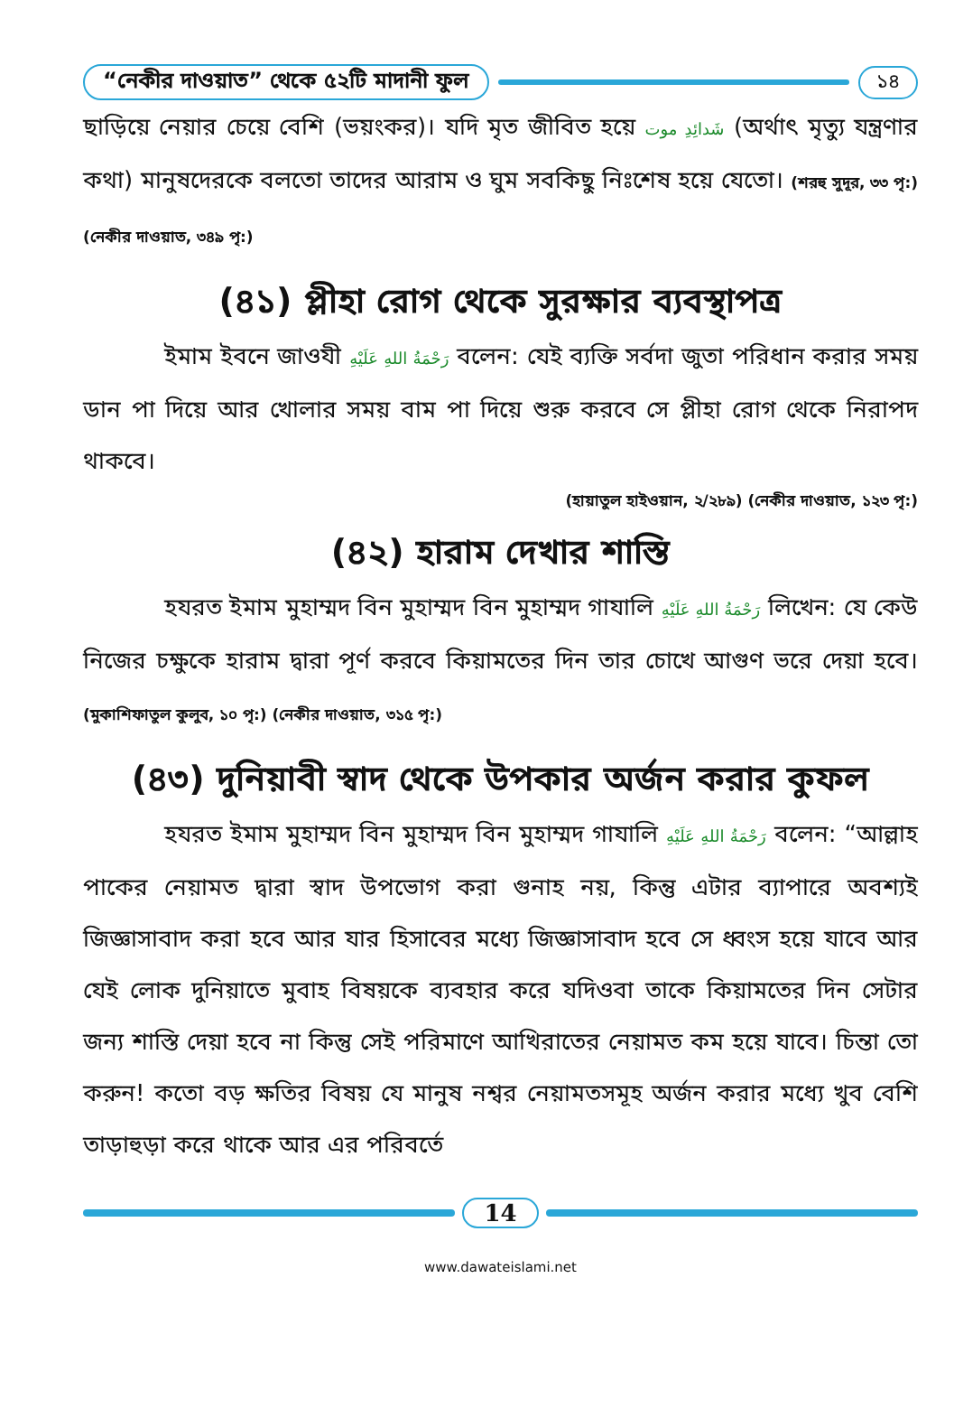“নেকীর দাওয়াত” থেকে ৫২টি মাদানী ফুল ১৪
ছাড়িয়ে নেয়ার চেয়ে বেশি (ভয়ংকর)। যদি মৃত জীবিত হয়ে شَدائِدِ موت (অর্থাৎ মৃত্যু যন্ত্রণার কথা) মানুষদেরকে বলতো তাদের আরাম ও ঘুম সবকিছু নিঃশেষ হয়ে যেতো। (শরহু সুদূর, ৩৩ পৃ:) (নেকীর দাওয়াত, ৩৪৯ পৃ:)
(৪১) প্লীহা রোগ থেকে সুরক্ষার ব্যবস্থাপত্র
ইমাম ইবনে জাওযী رَحْمَةُ اللهِ عَلَيْهِ বলেন: যেই ব্যক্তি সর্বদা জুতা পরিধান করার সময় ডান পা দিয়ে আর খোলার সময় বাম পা দিয়ে শুরু করবে সে প্লীহা রোগ থেকে নিরাপদ থাকবে।
(হায়াতুল হাইওয়ান, ২/২৮৯) (নেকীর দাওয়াত, ১২৩ পৃ:)
(৪২) হারাম দেখার শাস্তি
হযরত ইমাম মুহাম্মদ বিন মুহাম্মদ বিন মুহাম্মদ গাযালি رَحْمَةُ اللهِ عَلَيْهِ লিখেন: যে কেউ নিজের চক্ষুকে হারাম দ্বারা পূর্ণ করবে কিয়ামতের দিন তার চোখে আগুণ ভরে দেয়া হবে। (মুকাশিফাতুল কুলুব, ১০ পৃ:) (নেকীর দাওয়াত, ৩১৫ পৃ:)
(৪৩) দুনিয়াবী স্বাদ থেকে উপকার অর্জন করার কুফল
হযরত ইমাম মুহাম্মদ বিন মুহাম্মদ বিন মুহাম্মদ গাযালি رَحْمَةُ اللهِ عَلَيْهِ বলেন: “আল্লাহ পাকের নেয়ামত দ্বারা স্বাদ উপভোগ করা গুনাহ নয়, কিন্তু এটার ব্যাপারে অবশ্যই জিজ্ঞাসাবাদ করা হবে আর যার হিসাবের মধ্যে জিজ্ঞাসাবাদ হবে সে ধ্বংস হয়ে যাবে আর যেই লোক দুনিয়াতে মুবাহ বিষয়কে ব্যবহার করে যদিওবা তাকে কিয়ামতের দিন সেটার জন্য শাস্তি দেয়া হবে না কিন্তু সেই পরিমাণে আখিরাতের নেয়ামত কম হয়ে যাবে। চিন্তা তো করুন! কতো বড় ক্ষতির বিষয় যে মানুষ নশ্বর নেয়ামতসমূহ অর্জন করার মধ্যে খুব বেশি তাড়াহুড়া করে থাকে আর এর পরিবর্তে
14
www.dawateislami.net